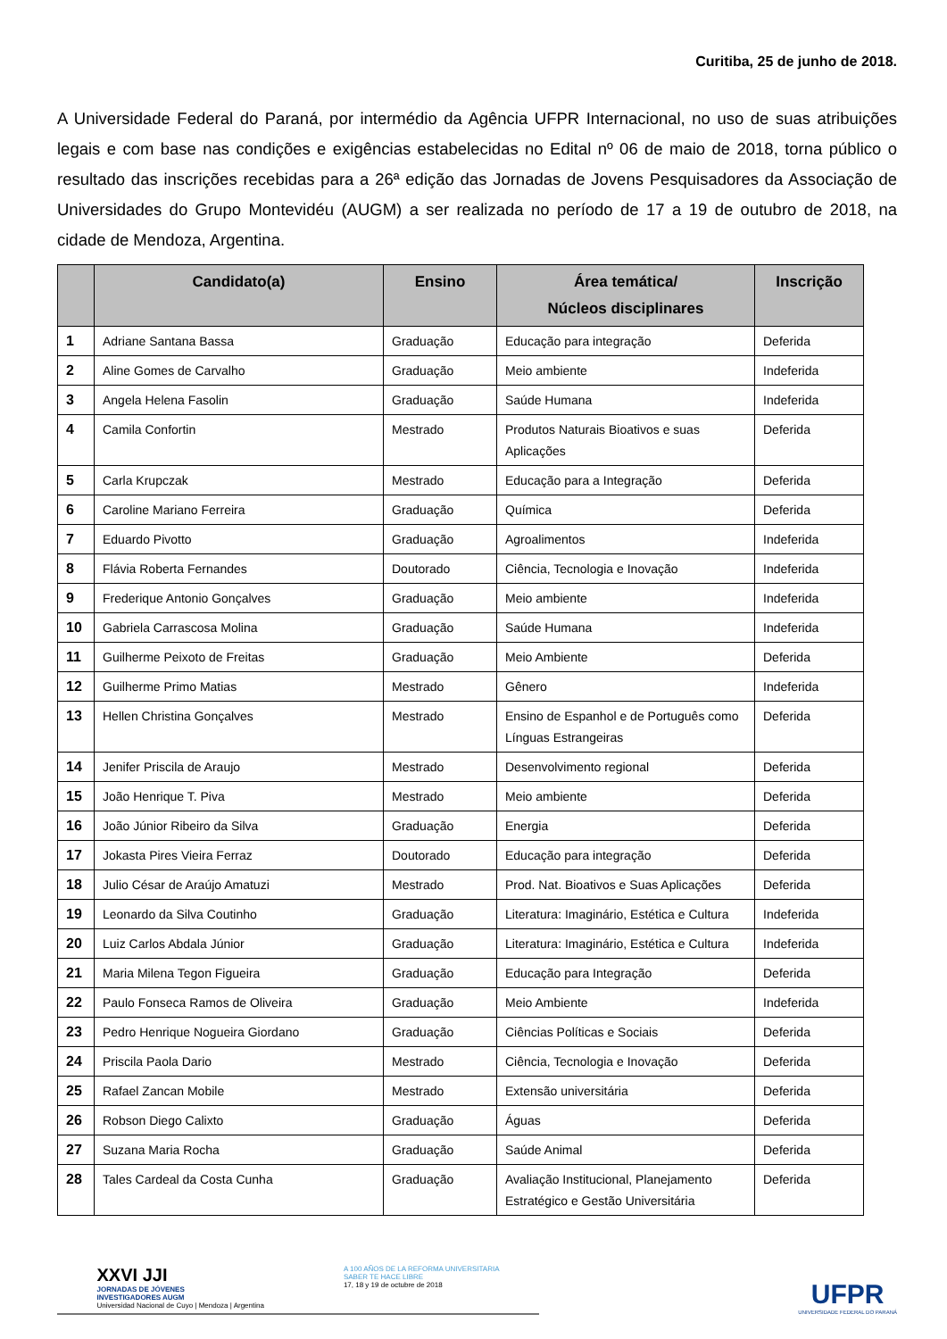Curitiba, 25 de junho de 2018.
A Universidade Federal do Paraná, por intermédio da Agência UFPR Internacional, no uso de suas atribuições legais e com base nas condições e exigências estabelecidas no Edital nº 06 de maio de 2018, torna público o resultado das inscrições recebidas para a 26ª edição das Jornadas de Jovens Pesquisadores da Associação de Universidades do Grupo Montevidéu (AUGM) a ser realizada no período de 17 a 19 de outubro de 2018, na cidade de Mendoza, Argentina.
| | Candidato(a) | Ensino | Área temática/ Núcleos disciplinares | Inscrição |
| --- | --- | --- | --- | --- |
| 1 | Adriane Santana Bassa | Graduação | Educação para integração | Deferida |
| 2 | Aline Gomes de Carvalho | Graduação | Meio ambiente | Indeferida |
| 3 | Angela Helena Fasolin | Graduação | Saúde Humana | Indeferida |
| 4 | Camila Confortin | Mestrado | Produtos Naturais Bioativos e suas Aplicações | Deferida |
| 5 | Carla Krupczak | Mestrado | Educação para a Integração | Deferida |
| 6 | Caroline Mariano Ferreira | Graduação | Química | Deferida |
| 7 | Eduardo Pivotto | Graduação | Agroalimentos | Indeferida |
| 8 | Flávia Roberta Fernandes | Doutorado | Ciência, Tecnologia e Inovação | Indeferida |
| 9 | Frederique Antonio Gonçalves | Graduação | Meio ambiente | Indeferida |
| 10 | Gabriela Carrascosa Molina | Graduação | Saúde Humana | Indeferida |
| 11 | Guilherme Peixoto de Freitas | Graduação | Meio Ambiente | Deferida |
| 12 | Guilherme Primo Matias | Mestrado | Gênero | Indeferida |
| 13 | Hellen Christina Gonçalves | Mestrado | Ensino de Espanhol e de Português como Línguas Estrangeiras | Deferida |
| 14 | Jenifer Priscila de Araujo | Mestrado | Desenvolvimento regional | Deferida |
| 15 | João Henrique T. Piva | Mestrado | Meio ambiente | Deferida |
| 16 | João Júnior Ribeiro da Silva | Graduação | Energia | Deferida |
| 17 | Jokasta Pires Vieira Ferraz | Doutorado | Educação para integração | Deferida |
| 18 | Julio César de Araújo Amatuzi | Mestrado | Prod. Nat. Bioativos e Suas Aplicações | Deferida |
| 19 | Leonardo da Silva Coutinho | Graduação | Literatura: Imaginário, Estética e Cultura | Indeferida |
| 20 | Luiz Carlos Abdala Júnior | Graduação | Literatura: Imaginário, Estética e Cultura | Indeferida |
| 21 | Maria Milena Tegon Figueira | Graduação | Educação para Integração | Deferida |
| 22 | Paulo Fonseca Ramos de Oliveira | Graduação | Meio Ambiente | Indeferida |
| 23 | Pedro Henrique Nogueira Giordano | Graduação | Ciências Políticas e Sociais | Deferida |
| 24 | Priscila Paola Dario | Mestrado | Ciência, Tecnologia e Inovação | Deferida |
| 25 | Rafael Zancan Mobile | Mestrado | Extensão universitária | Deferida |
| 26 | Robson Diego Calixto | Graduação | Águas | Deferida |
| 27 | Suzana Maria Rocha | Graduação | Saúde Animal | Deferida |
| 28 | Tales Cardeal da Costa Cunha | Graduação | Avaliação Institucional, Planejamento Estratégico e Gestão Universitária | Deferida |
XXVI JJI
JORNADAS DE JÓVENES
INVESTIGADORES AUGM
Universidad Nacional de Cuyo | Mendoza | Argentina
A 100 AÑOS DE LA REFORMA UNIVERSITARIA
SABER TE HACE LIBRE
17, 18 y 19 de octubre de 2018
UFPR
UNIVERSIDADE FEDERAL DO PARANÁ